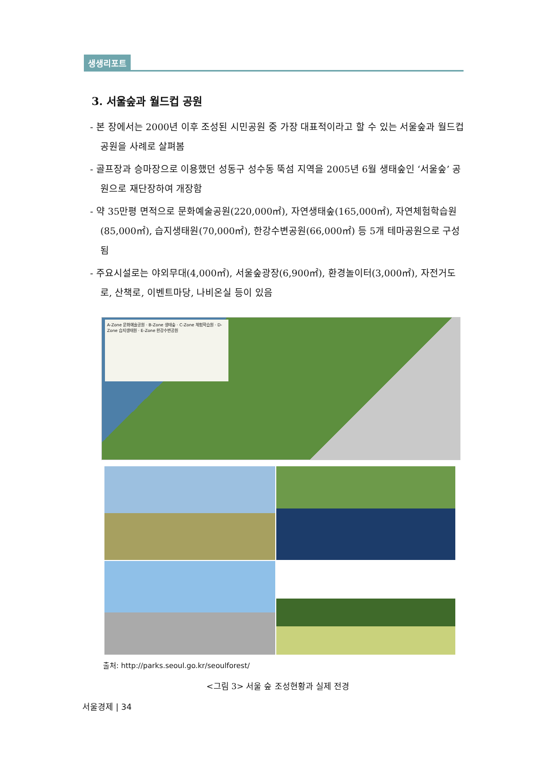생생리포트
3. 서울숲과 월드컵 공원
- 본 장에서는 2000년 이후 조성된 시민공원 중 가장 대표적이라고 할 수 있는 서울숲과 월드컵공원을 사례로 살펴봄
- 골프장과 승마장으로 이용했던 성동구 성수동 뚝섬 지역을 2005년 6월 생태숲인 ‘서울숲’ 공원으로 재단장하여 개장함
- 약 35만평 면적으로 문화예술공원(220,000㎡), 자연생태숲(165,000㎡), 자연체험학습원(85,000㎡), 습지생태원(70,000㎡), 한강수변공원(66,000㎡) 등 5개 테마공원으로 구성됨
- 주요시설로는 야외무대(4,000㎡), 서울숲광장(6,900㎡), 환경놀이터(3,000㎡), 자전거도로, 산책로, 이벤트마당, 나비온실 등이 있음
A-Zone 문화예술공원 · B-Zone 생태숲 · C-Zone 체험학습원 · D-Zone 습지생태원 · E-Zone 한강수변공원
출처: http://parks.seoul.go.kr/seoulforest/
<그림 3> 서울 숲 조성현황과 실제 전경
서울경제 | 34